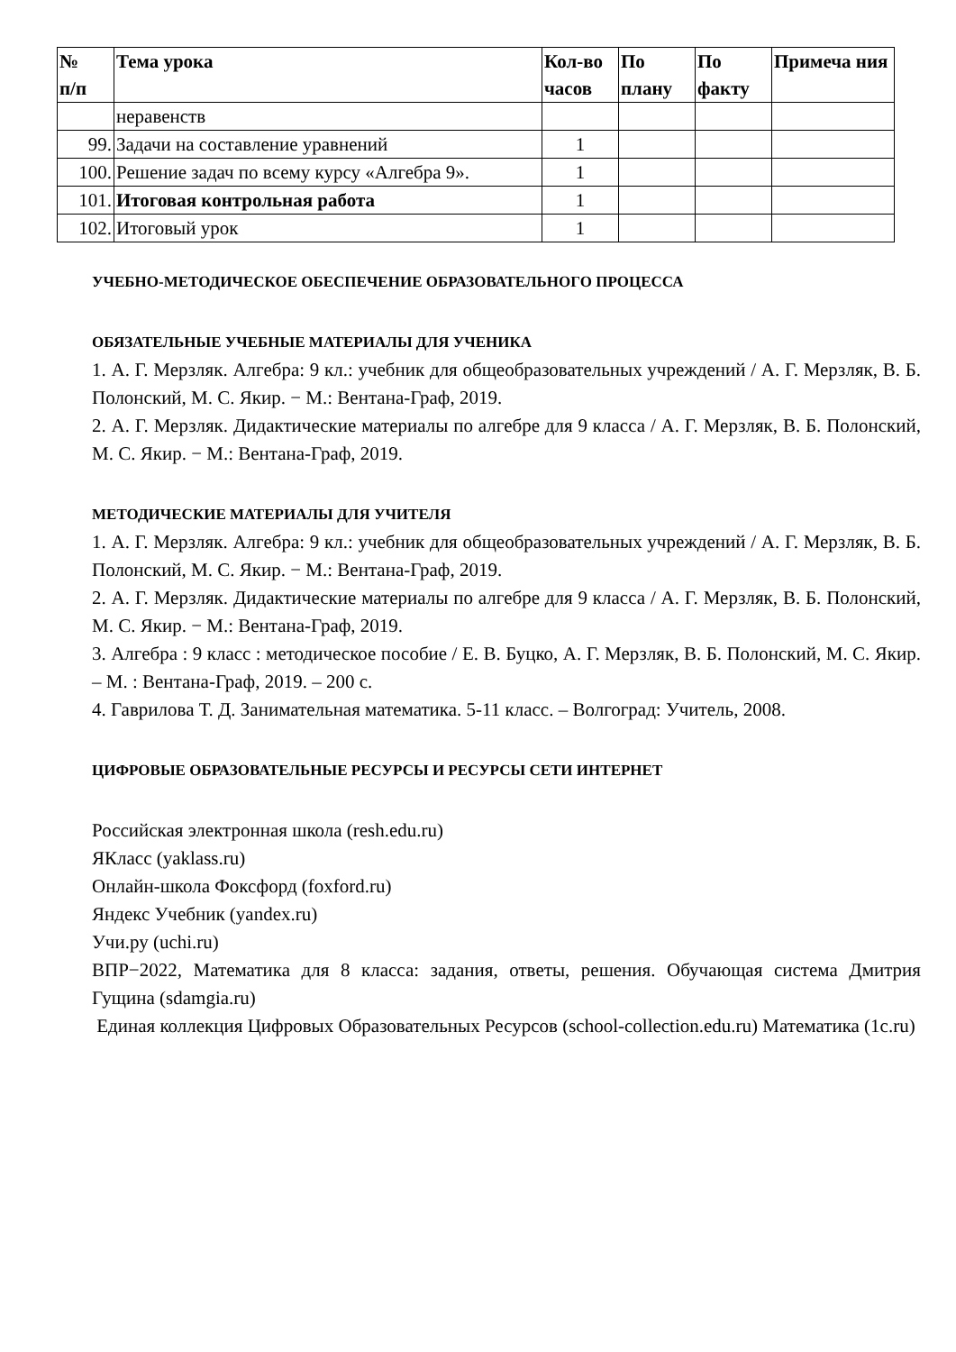| № п/п | Тема урока | Кол-во часов | По плану | По факту | Примеча ния |
| --- | --- | --- | --- | --- | --- |
| | неравенств | | | | |
| 99. | Задачи на составление уравнений | 1 | | | |
| 100. | Решение задач по всему курсу «Алгебра 9». | 1 | | | |
| 101. | Итоговая контрольная работа | 1 | | | |
| 102. | Итоговый урок | 1 | | | |
УЧЕБНО-МЕТОДИЧЕСКОЕ ОБЕСПЕЧЕНИЕ ОБРАЗОВАТЕЛЬНОГО ПРОЦЕССА
ОБЯЗАТЕЛЬНЫЕ УЧЕБНЫЕ МАТЕРИАЛЫ ДЛЯ УЧЕНИКА
1. А. Г. Мерзляк. Алгебра: 9 кл.: учебник для общеобразовательных учреждений / А. Г. Мерзляк, В. Б. Полонский, М. С. Якир. − М.: Вентана-Граф, 2019.
2. А. Г. Мерзляк. Дидактические материалы по алгебре для 9 класса / А. Г. Мерзляк, В. Б. Полонский, М. С. Якир. − М.: Вентана-Граф, 2019.
МЕТОДИЧЕСКИЕ МАТЕРИАЛЫ ДЛЯ УЧИТЕЛЯ
1. А. Г. Мерзляк. Алгебра: 9 кл.: учебник для общеобразовательных учреждений / А. Г. Мерзляк, В. Б. Полонский, М. С. Якир. − М.: Вентана-Граф, 2019.
2. А. Г. Мерзляк. Дидактические материалы по алгебре для 9 класса / А. Г. Мерзляк, В. Б. Полонский, М. С. Якир. − М.: Вентана-Граф, 2019.
3. Алгебра : 9 класс : методическое пособие / Е. В. Буцко, А. Г. Мерзляк, В. Б. Полонский, М. С. Якир. – М. : Вентана-Граф, 2019. – 200 с.
4. Гаврилова Т. Д. Занимательная математика. 5-11 класс. – Волгоград: Учитель, 2008.
ЦИФРОВЫЕ ОБРАЗОВАТЕЛЬНЫЕ РЕСУРСЫ И РЕСУРСЫ СЕТИ ИНТЕРНЕТ
Российская электронная школа (resh.edu.ru)
ЯКласс (yaklass.ru)
Онлайн-школа Фоксфорд (foxford.ru)
Яндекс Учебник (yandex.ru)
Учи.ру (uchi.ru)
ВПР−2022, Математика для 8 класса: задания, ответы, решения. Обучающая система Дмитрия Гущина (sdamgia.ru)
Единая коллекция Цифровых Образовательных Ресурсов (school-collection.edu.ru) Математика (1c.ru)